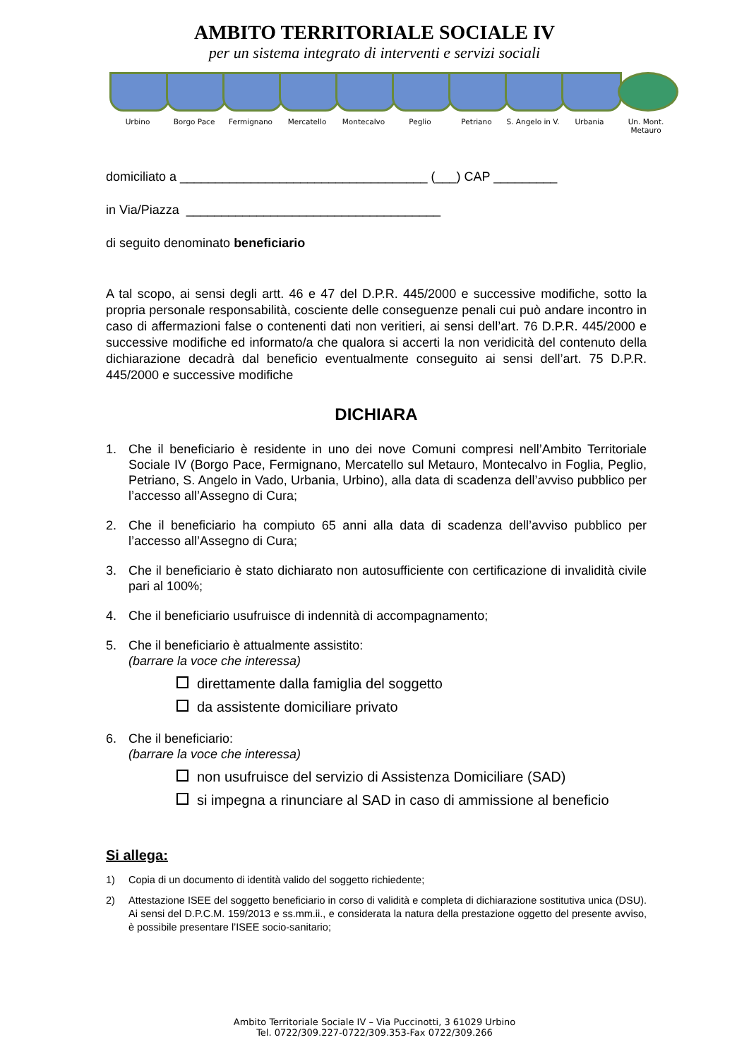AMBITO TERRITORIALE SOCIALE IV
per un sistema integrato di interventi e servizi sociali
Urbino Borgo Pace Fermignano Mercatello Montecalvo Peglio Petriano S. Angelo in V.
Urbania Un. Mont. Metauro
domiciliato a ___________________________________ (___) CAP _________
in Via/Piazza ____________________________________
di seguito denominato beneficiario
A tal scopo, ai sensi degli artt. 46 e 47 del D.P.R. 445/2000 e successive modifiche, sotto la propria personale responsabilità, cosciente delle conseguenze penali cui può andare incontro in caso di affermazioni false o contenenti dati non veritieri, ai sensi dell’art. 76 D.P.R. 445/2000 e successive modifiche ed informato/a che qualora si accerti la non veridicità del contenuto della dichiarazione decadrà dal beneficio eventualmente conseguito ai sensi dell’art. 75 D.P.R. 445/2000 e successive modifiche
DICHIARA
1. Che il beneficiario è residente in uno dei nove Comuni compresi nell’Ambito Territoriale Sociale IV (Borgo Pace, Fermignano, Mercatello sul Metauro, Montecalvo in Foglia, Peglio, Petriano, S. Angelo in Vado, Urbania, Urbino), alla data di scadenza dell’avviso pubblico per l’accesso all’Assegno di Cura;
2. Che il beneficiario ha compiuto 65 anni alla data di scadenza dell’avviso pubblico per l’accesso all’Assegno di Cura;
3. Che il beneficiario è stato dichiarato non autosufficiente con certificazione di invalidità civile pari al 100%;
4. Che il beneficiario usufruisce di indennità di accompagnamento;
5. Che il beneficiario è attualmente assistito:
(barrare la voce che interessa)
direttamente dalla famiglia del soggetto
da assistente domiciliare privato
6. Che il beneficiario:
(barrare la voce che interessa)
non usufruisce del servizio di Assistenza Domiciliare (SAD)
si impegna a rinunciare al SAD in caso di ammissione al beneficio
Si allega:
1) Copia di un documento di identità valido del soggetto richiedente;
2) Attestazione ISEE del soggetto beneficiario in corso di validità e completa di dichiarazione sostitutiva unica (DSU). Ai sensi del D.P.C.M. 159/2013 e ss.mm.ii., e considerata la natura della prestazione oggetto del presente avviso, è possibile presentare l’ISEE socio-sanitario;
Ambito Territoriale Sociale IV – Via Puccinotti, 3 61029 Urbino
Tel. 0722/309.227-0722/309.353-Fax 0722/309.266